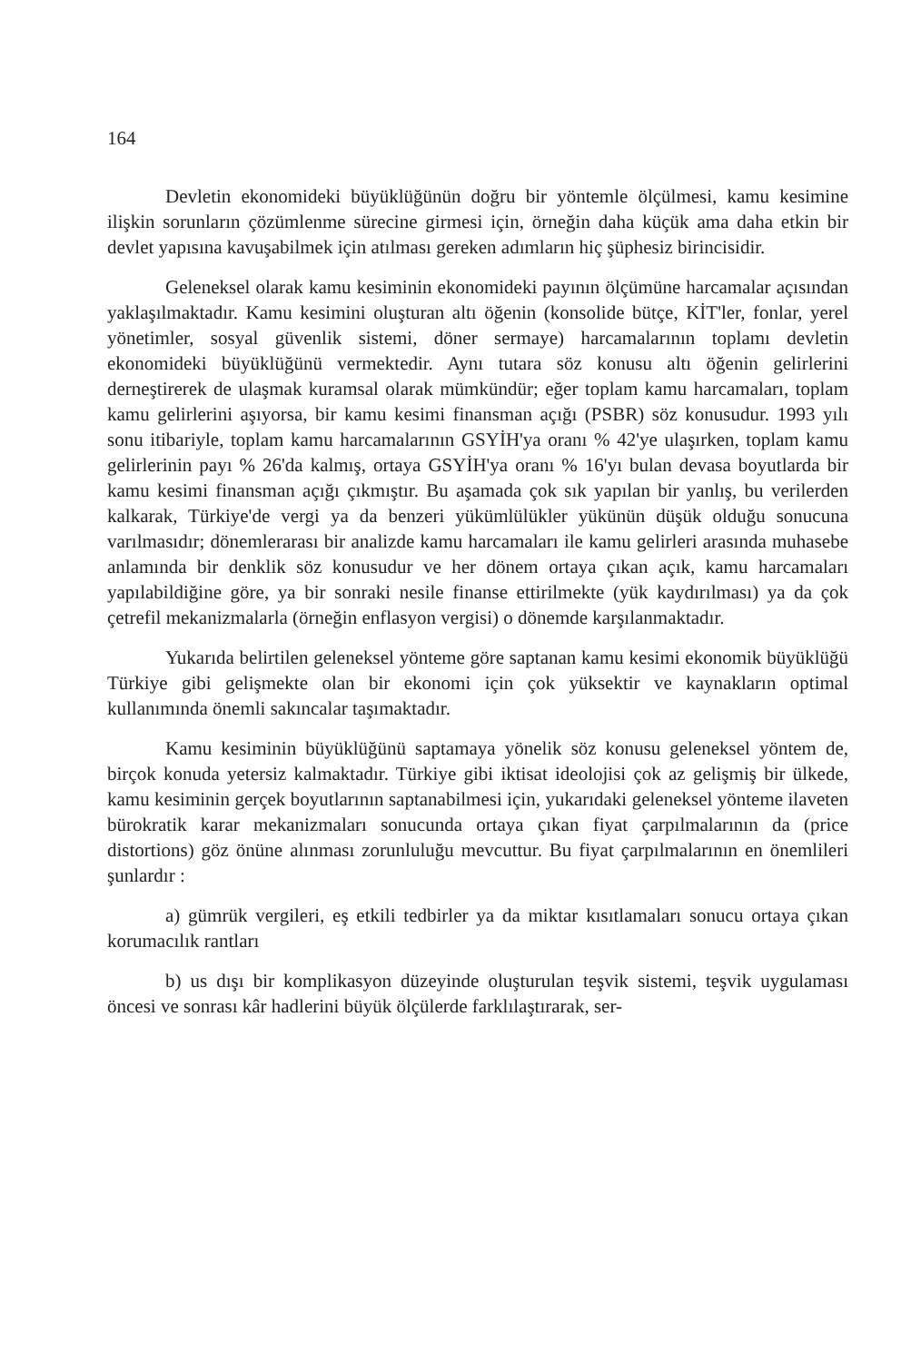164
Devletin ekonomideki büyüklüğünün doğru bir yöntemle ölçülmesi, kamu kesimine ilişkin sorunların çözümlenme sürecine girmesi için, örneğin daha küçük ama daha etkin bir devlet yapısına kavuşabilmek için atılması gereken adımların hiç şüphesiz birincisidir.
Geleneksel olarak kamu kesiminin ekonomideki payının ölçümüne harcamalar açısından yaklaşılmaktadır. Kamu kesimini oluşturan altı öğenin (konsolide bütçe, KİT'ler, fonlar, yerel yönetimler, sosyal güvenlik sistemi, döner sermaye) harcamalarının toplamı devletin ekonomideki büyüklüğünü vermektedir. Aynı tutara söz konusu altı öğenin gelirlerini derneştirerek de ulaşmak kuramsal olarak mümkündür; eğer toplam kamu harcamaları, toplam kamu gelirlerini aşıyorsa, bir kamu kesimi finansman açığı (PSBR) söz konusudur. 1993 yılı sonu itibariyle, toplam kamu harcamalarının GSYİH'ya oranı % 42'ye ulaşırken, toplam kamu gelirlerinin payı % 26'da kalmış, ortaya GSYİH'ya oranı % 16'yı bulan devasa boyutlarda bir kamu kesimi finansman açığı çıkmıştır. Bu aşamada çok sık yapılan bir yanlış, bu verilerden kalkarak, Türkiye'de vergi ya da benzeri yükümlülükler yükünün düşük olduğu sonucuna varılmasıdır; dönemlerarası bir analizde kamu harcamaları ile kamu gelirleri arasında muhasebe anlamında bir denklik söz konusudur ve her dönem ortaya çıkan açık, kamu harcamaları yapılabildiğine göre, ya bir sonraki nesile finanse ettirilmekte (yük kaydırılması) ya da çok çetrefil mekanizmalarla (örneğin enflasyon vergisi) o dönemde karşılanmaktadır.
Yukarıda belirtilen geleneksel yönteme göre saptanan kamu kesimi ekonomik büyüklüğü Türkiye gibi gelişmekte olan bir ekonomi için çok yüksektir ve kaynakların optimal kullanımında önemli sakıncalar taşımaktadır.
Kamu kesiminin büyüklüğünü saptamaya yönelik söz konusu geleneksel yöntem de, birçok konuda yetersiz kalmaktadır. Türkiye gibi iktisat ideolojisi çok az gelişmiş bir ülkede, kamu kesiminin gerçek boyutlarının saptanabilmesi için, yukarıdaki geleneksel yönteme ilaveten bürokratik karar mekanizmaları sonucunda ortaya çıkan fiyat çarpılmalarının da (price distortions) göz önüne alınması zorunluluğu mevcuttur. Bu fiyat çarpılmalarının en önemlileri şunlardır :
a) gümrük vergileri, eş etkili tedbirler ya da miktar kısıtlamaları sonucu ortaya çıkan korumacılık rantları
b) us dışı bir komplikasyon düzeyinde oluşturulan teşvik sistemi, teşvik uygulaması öncesi ve sonrası kâr hadlerini büyük ölçülerde farklılaştırarak, ser-